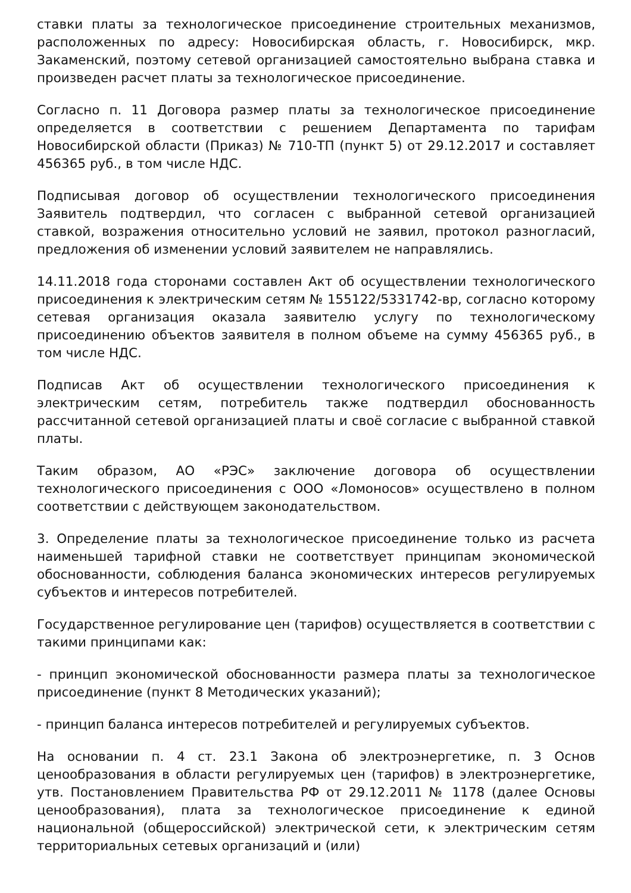ставки платы за технологическое присоединение строительных механизмов, расположенных по адресу: Новосибирская область, г. Новосибирск, мкр. Закаменский, поэтому сетевой организацией самостоятельно выбрана ставка и произведен расчет платы за технологическое присоединение.
Согласно п. 11 Договора размер платы за технологическое присоединение определяется в соответствии с решением Департамента по тарифам Новосибирской области (Приказ) № 710-ТП (пункт 5) от 29.12.2017 и составляет 456365 руб., в том числе НДС.
Подписывая договор об осуществлении технологического присоединения Заявитель подтвердил, что согласен с выбранной сетевой организацией ставкой, возражения относительно условий не заявил, протокол разногласий, предложения об изменении условий заявителем не направлялись.
14.11.2018 года сторонами составлен Акт об осуществлении технологического присоединения к электрическим сетям № 155122/5331742-вр, согласно которому сетевая организация оказала заявителю услугу по технологическому присоединению объектов заявителя в полном объеме на сумму 456365 руб., в том числе НДС.
Подписав Акт об осуществлении технологического присоединения к электрическим сетям, потребитель также подтвердил обоснованность рассчитанной сетевой организацией платы и своё согласие с выбранной ставкой платы.
Таким образом, АО «РЭС» заключение договора об осуществлении технологического присоединения с ООО «Ломоносов» осуществлено в полном соответствии с действующем законодательством.
3. Определение платы за технологическое присоединение только из расчета наименьшей тарифной ставки не соответствует принципам экономической обоснованности, соблюдения баланса экономических интересов регулируемых субъектов и интересов потребителей.
Государственное регулирование цен (тарифов) осуществляется в соответствии с такими принципами как:
- принцип экономической обоснованности размера платы за технологическое присоединение (пункт 8 Методических указаний);
- принцип баланса интересов потребителей и регулируемых субъектов.
На основании п. 4 ст. 23.1 Закона об электроэнергетике, п. 3 Основ ценообразования в области регулируемых цен (тарифов) в электроэнергетике, утв. Постановлением Правительства РФ от 29.12.2011 № 1178 (далее Основы ценообразования), плата за технологическое присоединение к единой национальной (общероссийской) электрической сети, к электрическим сетям территориальных сетевых организаций и (или)